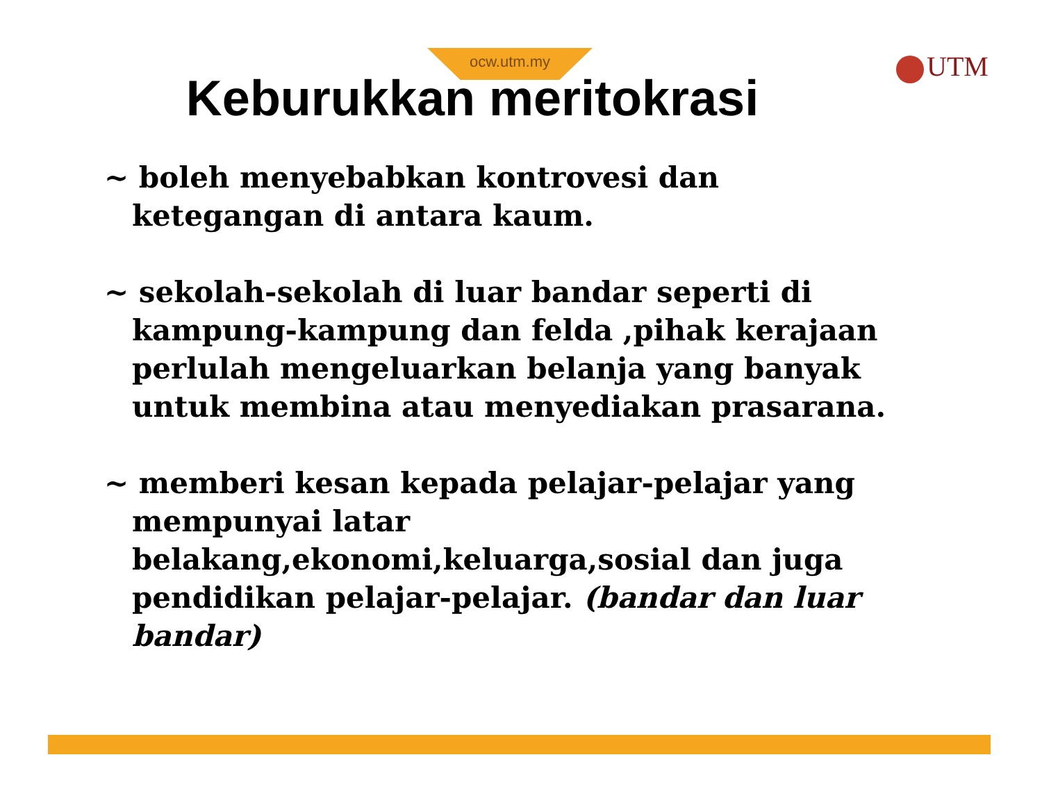ocw.utm.my UTM
Keburukkan meritokrasi
~ boleh menyebabkan kontrovesi dan ketegangan di antara kaum.
~ sekolah-sekolah di luar bandar seperti di kampung-kampung dan felda ,pihak kerajaan perlulah mengeluarkan belanja yang banyak untuk membina atau menyediakan prasarana.
~ memberi kesan kepada pelajar-pelajar yang mempunyai latar belakang,ekonomi,keluarga,sosial dan juga pendidikan pelajar-pelajar. (bandar dan luar bandar)